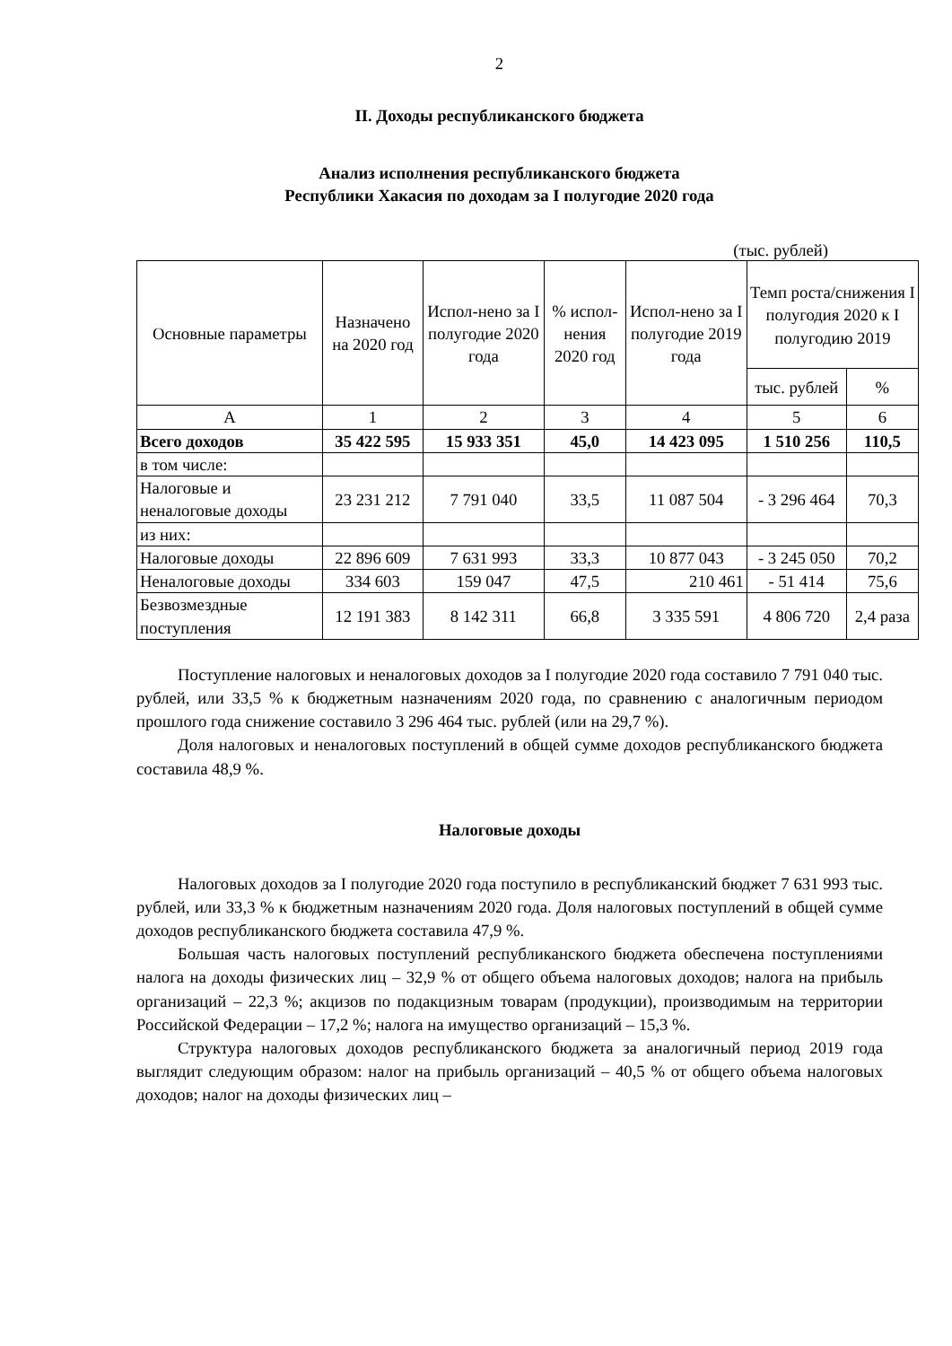2
II. Доходы республиканского бюджета
Анализ исполнения республиканского бюджета
Республики Хакасия по доходам за I полугодие 2020 года
(тыс. рублей)
| Основные параметры | Назначено на 2020 год | Испол-нено за I полугодие 2020 года | % испол-нения 2020 год | Испол-нено за I полугодие 2019 года | Темп роста/снижения I полугодия 2020 к I полугодию 2019 | |
| --- | --- | --- | --- | --- | --- | --- |
| | | | | | тыс. рублей | % |
| А | 1 | 2 | 3 | 4 | 5 | 6 |
| Всего доходов | 35 422 595 | 15 933 351 | 45,0 | 14 423 095 | 1 510 256 | 110,5 |
| в том числе: | | | | | | |
| Налоговые и неналоговые доходы | 23 231 212 | 7 791 040 | 33,5 | 11 087 504 | - 3 296 464 | 70,3 |
| из них: | | | | | | |
| Налоговые доходы | 22 896 609 | 7 631 993 | 33,3 | 10 877 043 | - 3 245 050 | 70,2 |
| Неналоговые доходы | 334 603 | 159 047 | 47,5 | 210 461 | - 51 414 | 75,6 |
| Безвозмездные поступления | 12 191 383 | 8 142 311 | 66,8 | 3 335 591 | 4 806 720 | 2,4 раза |
Поступление налоговых и неналоговых доходов за I полугодие 2020 года составило 7 791 040 тыс. рублей, или 33,5 % к бюджетным назначениям 2020 года, по сравнению с аналогичным периодом прошлого года снижение составило 3 296 464 тыс. рублей (или на 29,7 %).
Доля налоговых и неналоговых поступлений в общей сумме доходов республиканского бюджета составила 48,9 %.
Налоговые доходы
Налоговых доходов за I полугодие 2020 года поступило в республиканский бюджет 7 631 993 тыс. рублей, или 33,3 % к бюджетным назначениям 2020 года. Доля налоговых поступлений в общей сумме доходов республиканского бюджета составила 47,9 %.
Большая часть налоговых поступлений республиканского бюджета обеспечена поступлениями налога на доходы физических лиц – 32,9 % от общего объема налоговых доходов; налога на прибыль организаций – 22,3 %; акцизов по подакцизным товарам (продукции), производимым на территории Российской Федерации – 17,2 %; налога на имущество организаций – 15,3 %.
Структура налоговых доходов республиканского бюджета за аналогичный период 2019 года выглядит следующим образом: налог на прибыль организаций – 40,5 % от общего объема налоговых доходов; налог на доходы физических лиц –